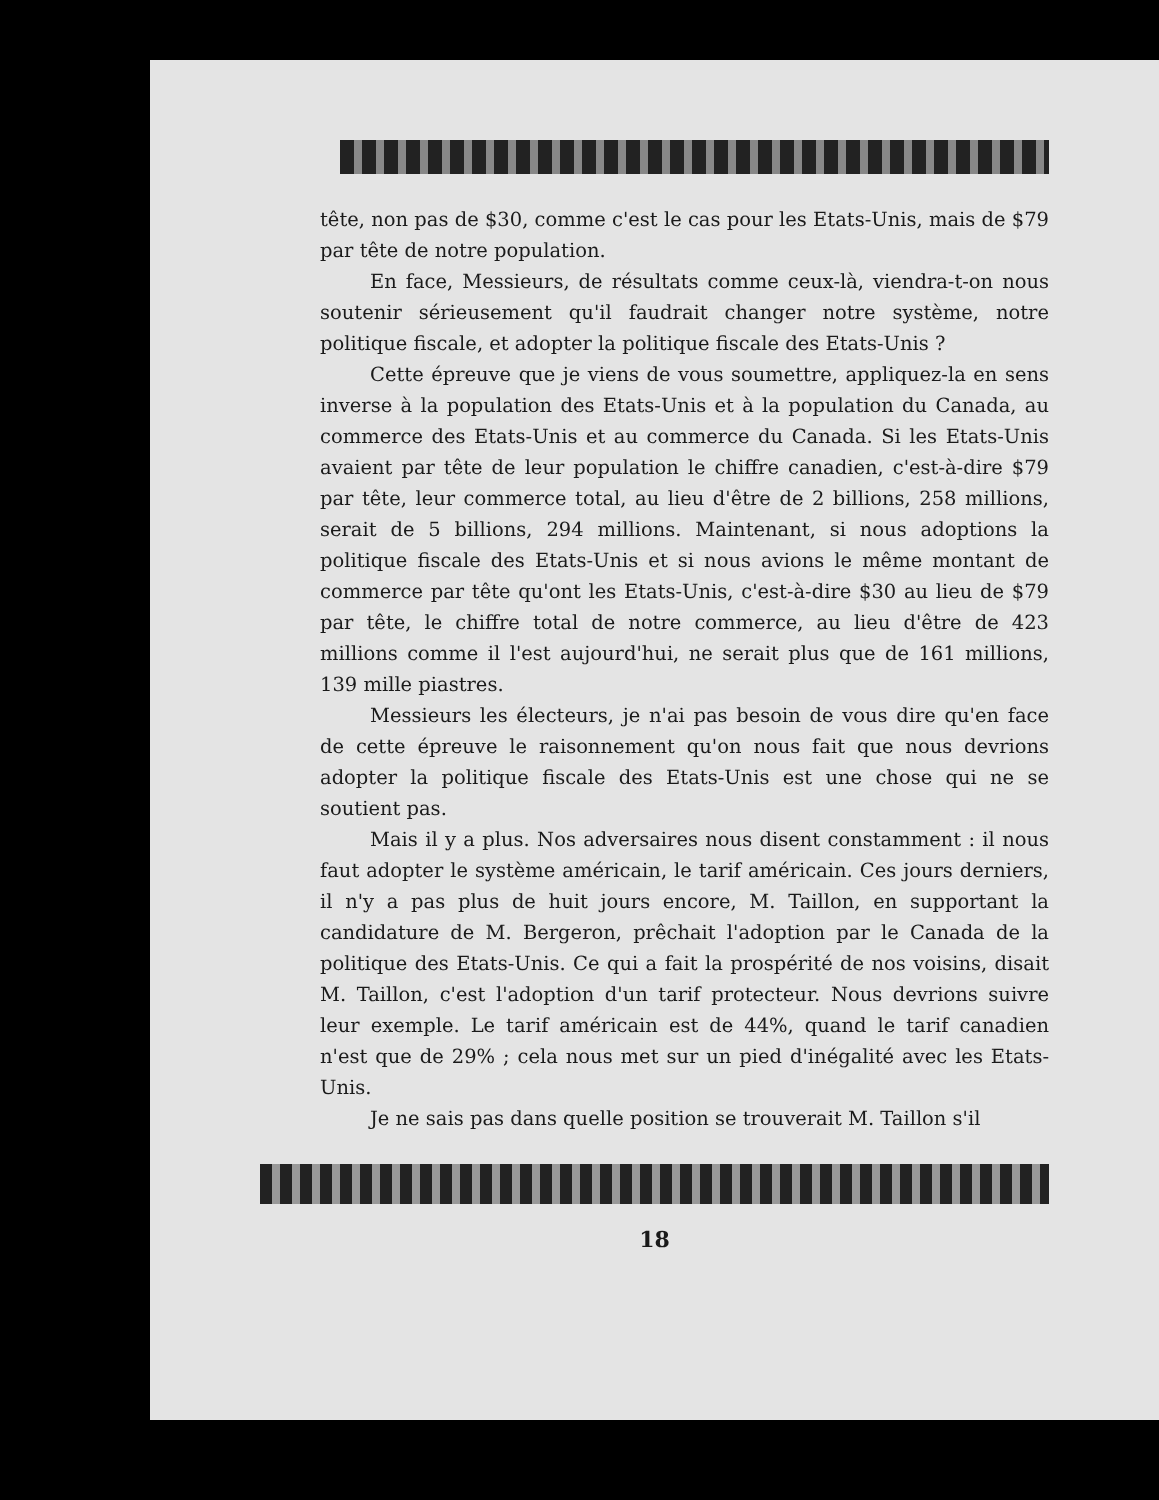tête, non pas de $30, comme c'est le cas pour les Etats-Unis, mais de $79 par tête de notre population.
En face, Messieurs, de résultats comme ceux-là, viendra-t-on nous soutenir sérieusement qu'il faudrait changer notre système, notre politique fiscale, et adopter la politique fiscale des Etats-Unis ?
Cette épreuve que je viens de vous soumettre, appliquez-la en sens inverse à la population des Etats-Unis et à la population du Canada, au commerce des Etats-Unis et au commerce du Canada. Si les Etats-Unis avaient par tête de leur population le chiffre canadien, c'est-à-dire $79 par tête, leur commerce total, au lieu d'être de 2 billions, 258 millions, serait de 5 billions, 294 millions. Maintenant, si nous adoptions la politique fiscale des Etats-Unis et si nous avions le même montant de commerce par tête qu'ont les Etats-Unis, c'est-à-dire $30 au lieu de $79 par tête, le chiffre total de notre commerce, au lieu d'être de 423 millions comme il l'est aujourd'hui, ne serait plus que de 161 millions, 139 mille piastres.
Messieurs les électeurs, je n'ai pas besoin de vous dire qu'en face de cette épreuve le raisonnement qu'on nous fait que nous devrions adopter la politique fiscale des Etats-Unis est une chose qui ne se soutient pas.
Mais il y a plus. Nos adversaires nous disent constamment : il nous faut adopter le système américain, le tarif américain. Ces jours derniers, il n'y a pas plus de huit jours encore, M. Taillon, en supportant la candidature de M. Bergeron, prêchait l'adoption par le Canada de la politique des Etats-Unis. Ce qui a fait la prospérité de nos voisins, disait M. Taillon, c'est l'adoption d'un tarif protecteur. Nous devrions suivre leur exemple. Le tarif américain est de 44%, quand le tarif canadien n'est que de 29% ; cela nous met sur un pied d'inégalité avec les Etats-Unis.
Je ne sais pas dans quelle position se trouverait M. Taillon s'il
18